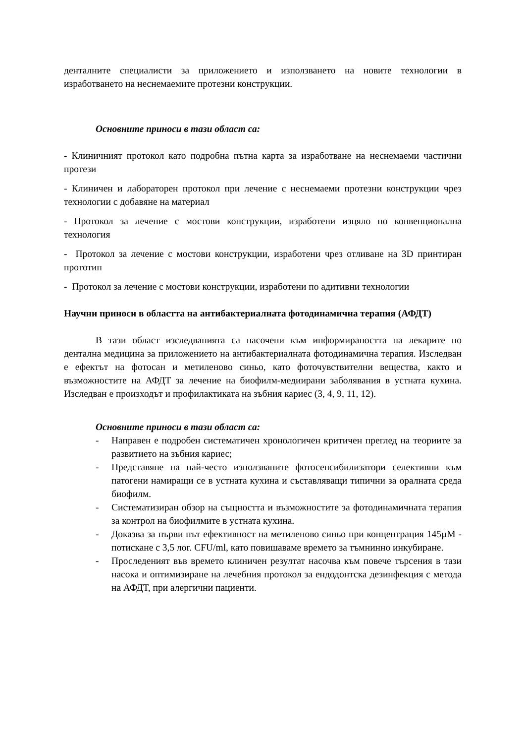денталните специалисти за приложението и използването на новите технологии в изработването на неснемаемите протезни конструкции.
Основните приноси в тази област са:
- Клиничният протокол като подробна пътна карта за изработване на неснемаеми частични протези
- Клиничен и лабораторен протокол при лечение с неснемаеми протезни конструкции чрез технологии с добавяне на материал
- Протокол за лечение с мостови конструкции, изработени изцяло по конвенционална технология
- Протокол за лечение с мостови конструкции, изработени чрез отливане на 3D принтиран прототип
- Протокол за лечение с мостови конструкции, изработени по адитивни технологии
Научни приноси в областта на антибактериалната фотодинамична терапия (АФДТ)
В тази област изследванията са насочени към информираността на лекарите по дентална медицина за приложението на антибактериалната фотодинамична терапия. Изследван е ефектът на фотосан и метиленово синьо, като фоточувствителни вещества, както и възможностите на АФДТ за лечение на биофилм-медиирани заболявания в устната кухина. Изследван е произходът и профилактиката на зъбния кариес (3, 4, 9, 11, 12).
Основните приноси в тази област са:
- Направен е подробен систематичен хронологичен критичен преглед на теориите за развитието на зъбния кариес;
- Представяне на най-често използваните фотосенсибилизатори селективни към патогени намиращи се в устната кухина и съставляващи типични за оралната среда биофилм.
- Систематизиран обзор на същността и възможностите за фотодинамичната терапия за контрол на биофилмите в устната кухина.
- Доказва за първи път ефективност на метиленово синьо при концентрация 145µM - потискане с 3,5 лог. CFU/ml, като повишаваме времето за тъмнинно инкубиране.
- Проследеният във времето клиничен резултат насочва към повече търсения в тази насока и оптимизиране на лечебния протокол за ендодонтска дезинфекция с метода на АФДТ, при алергични пациенти.